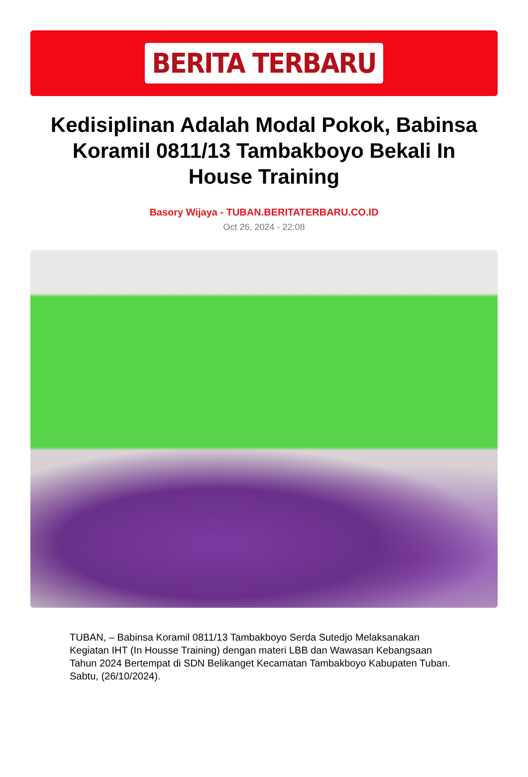BERITA TERBARU
Kedisiplinan Adalah Modal Pokok, Babinsa Koramil 0811/13 Tambakboyo Bekali In House Training
Basory Wijaya - TUBAN.BERITATERBARU.CO.ID
Oct 26, 2024 - 22:08
TUBAN, – Babinsa Koramil 0811/13 Tambakboyo Serda Sutedjo Melaksanakan Kegiatan IHT (In Housse Training) dengan materi LBB dan Wawasan Kebangsaan Tahun 2024 Bertempat di SDN Belikanget Kecamatan Tambakboyo Kabupaten Tuban. Sabtu, (26/10/2024).